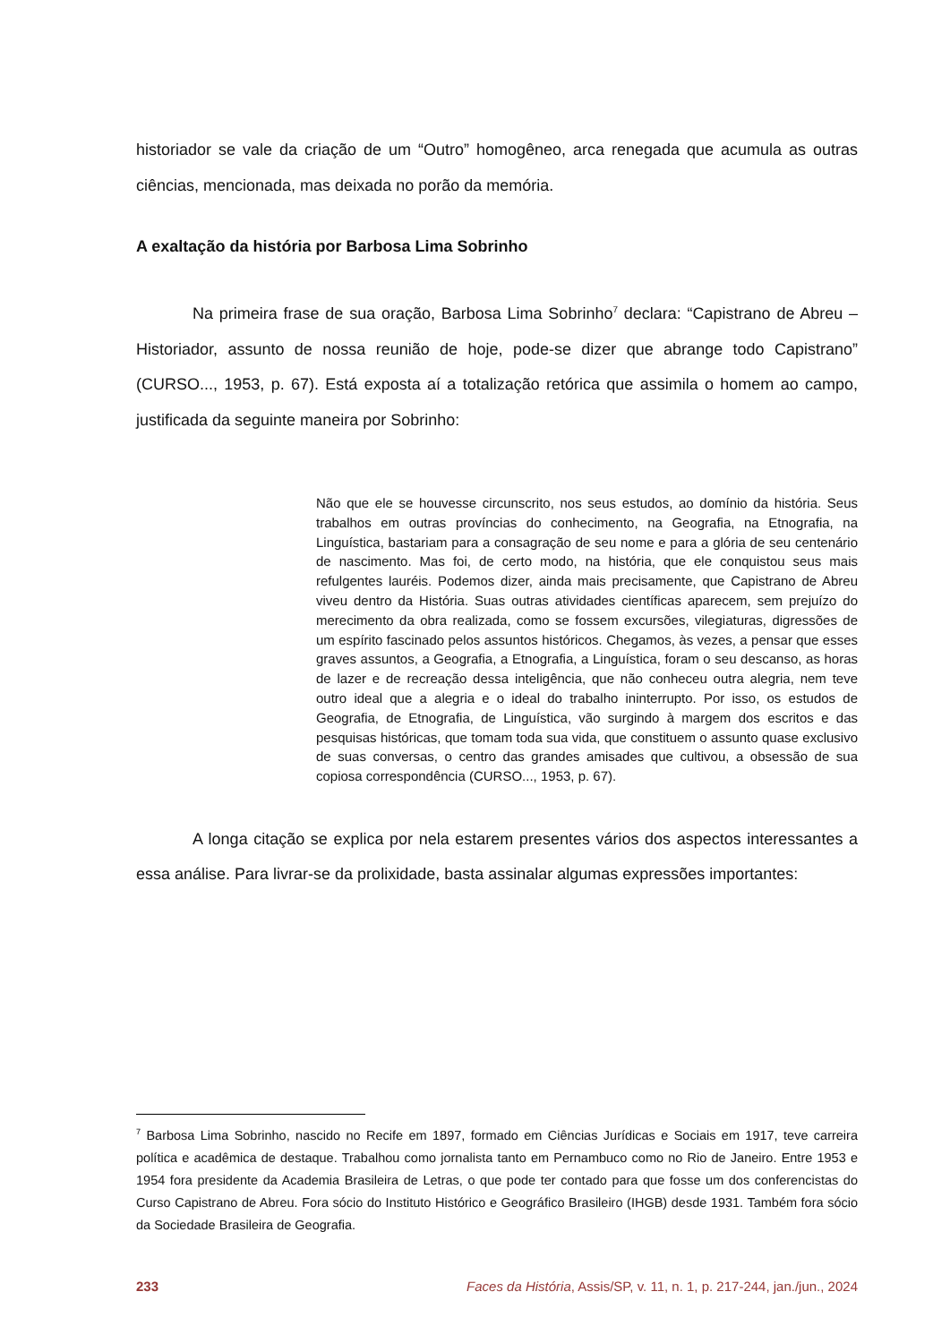historiador se vale da criação de um “Outro” homogêneo, arca renegada que acumula as outras ciências, mencionada, mas deixada no porão da memória.
A exaltação da história por Barbosa Lima Sobrinho
Na primeira frase de sua oração, Barbosa Lima Sobrinho<sup>7</sup> declara: “Capistrano de Abreu – Historiador, assunto de nossa reunião de hoje, pode-se dizer que abrange todo Capistrano” (CURSO..., 1953, p. 67). Está exposta aí a totalização retórica que assimila o homem ao campo, justificada da seguinte maneira por Sobrinho:
Não que ele se houvesse circunscrito, nos seus estudos, ao domínio da história. Seus trabalhos em outras províncias do conhecimento, na Geografia, na Etnografia, na Linguística, bastariam para a consagração de seu nome e para a glória de seu centenário de nascimento. Mas foi, de certo modo, na história, que ele conquistou seus mais refulgentes lauréis. Podemos dizer, ainda mais precisamente, que Capistrano de Abreu viveu dentro da História. Suas outras atividades científicas aparecem, sem prejuízo do merecimento da obra realizada, como se fossem excursões, vilegiaturas, digressões de um espírito fascinado pelos assuntos históricos. Chegamos, às vezes, a pensar que esses graves assuntos, a Geografia, a Etnografia, a Linguística, foram o seu descanso, as horas de lazer e de recreação dessa inteligência, que não conheceu outra alegria, nem teve outro ideal que a alegria e o ideal do trabalho ininterrupto. Por isso, os estudos de Geografia, de Etnografia, de Linguística, vão surgindo à margem dos escritos e das pesquisas históricas, que tomam toda sua vida, que constituem o assunto quase exclusivo de suas conversas, o centro das grandes amisades que cultivou, a obsessão de sua copiosa correspondência (CURSO..., 1953, p. 67).
A longa citação se explica por nela estarem presentes vários dos aspectos interessantes a essa análise. Para livrar-se da prolixidade, basta assinalar algumas expressões importantes:
<sup>7</sup> Barbosa Lima Sobrinho, nascido no Recife em 1897, formado em Ciências Jurídicas e Sociais em 1917, teve carreira política e acadêmica de destaque. Trabalhou como jornalista tanto em Pernambuco como no Rio de Janeiro. Entre 1953 e 1954 fora presidente da Academia Brasileira de Letras, o que pode ter contado para que fosse um dos conferencistas do Curso Capistrano de Abreu. Fora sócio do Instituto Histórico e Geográfico Brasileiro (IHGB) desde 1931. Também fora sócio da Sociedade Brasileira de Geografia.
233 Faces da História, Assis/SP, v. 11, n. 1, p. 217-244, jan./jun., 2024